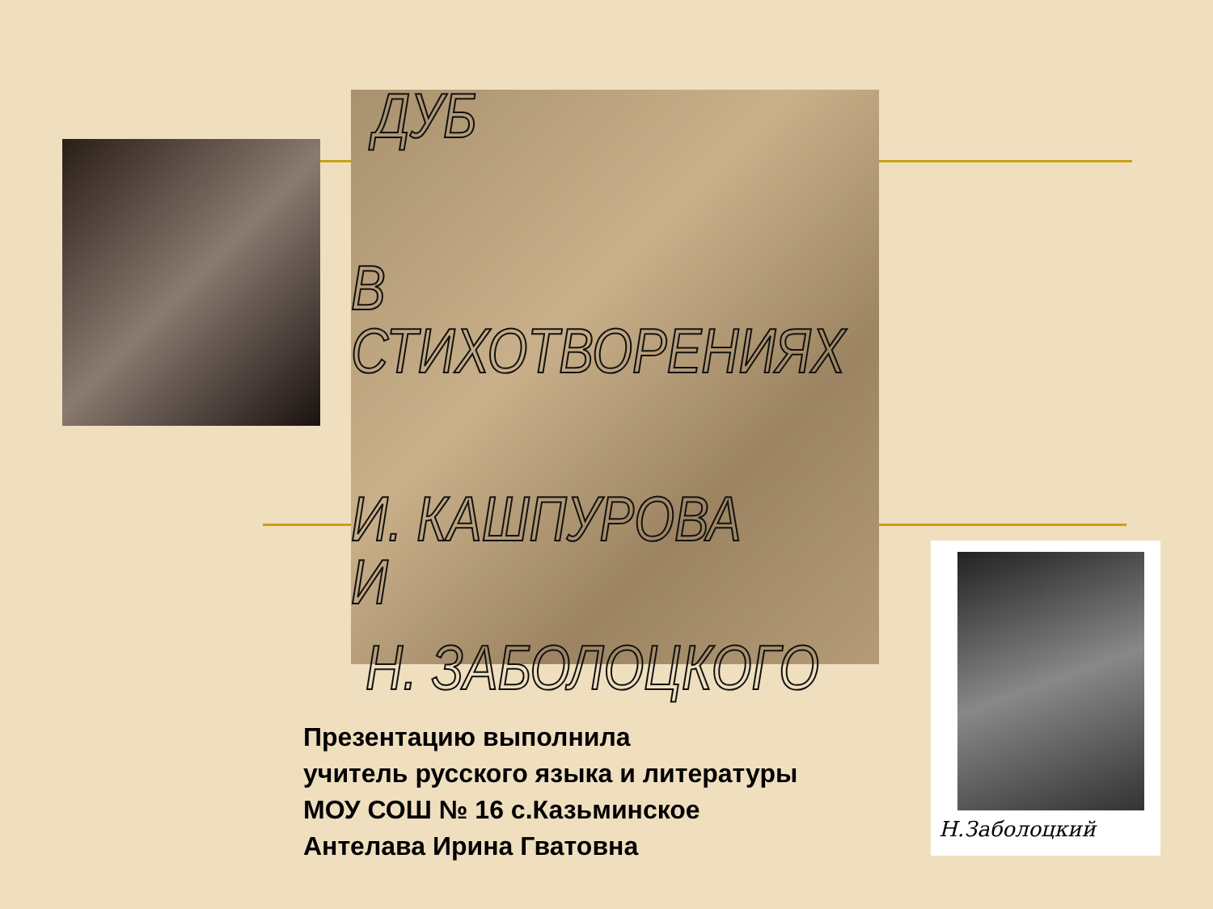ДУБ
В СТИХОТВОРЕНИЯХ
И. КАШПУРОВА
И
Н. ЗАБОЛОЦКОГО
Н.Заболоцкий
Презентацию выполнила
учитель русского языка и литературы
МОУ СОШ № 16 с.Казьминское
Антелава Ирина Гватовна